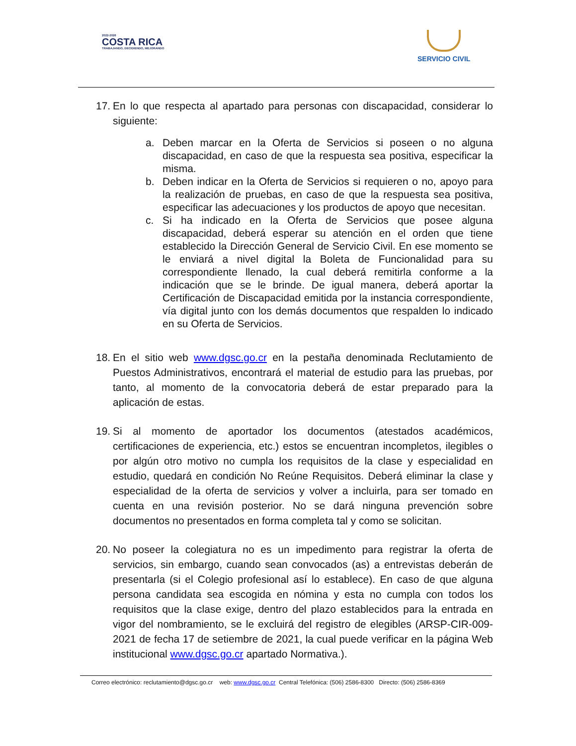2022-2026
COSTA RICA
TRABAJANDO, DECIDIENDO, MEJORANDO
SERVICIO CIVIL
17.
En lo que respecta al apartado para personas con discapacidad, considerar lo siguiente:
a. Deben marcar en la Oferta de Servicios si poseen o no alguna discapacidad, en caso de que la respuesta sea positiva, especificar la misma.
b. Deben indicar en la Oferta de Servicios si requieren o no, apoyo para la realización de pruebas, en caso de que la respuesta sea positiva, especificar las adecuaciones y los productos de apoyo que necesitan.
c. Si ha indicado en la Oferta de Servicios que posee alguna discapacidad, deberá esperar su atención en el orden que tiene establecido la Dirección General de Servicio Civil. En ese momento se le enviará a nivel digital la Boleta de Funcionalidad para su correspondiente llenado, la cual deberá remitirla conforme a la indicación que se le brinde. De igual manera, deberá aportar la Certificación de Discapacidad emitida por la instancia correspondiente, vía digital junto con los demás documentos que respalden lo indicado en su Oferta de Servicios.
18.
En el sitio web www.dgsc.go.cr en la pestaña denominada Reclutamiento de Puestos Administrativos, encontrará el material de estudio para las pruebas, por tanto, al momento de la convocatoria deberá de estar preparado para la aplicación de estas.
19.
Si al momento de aportador los documentos (atestados académicos, certificaciones de experiencia, etc.) estos se encuentran incompletos, ilegibles o por algún otro motivo no cumpla los requisitos de la clase y especialidad en estudio, quedará en condición No Reúne Requisitos. Deberá eliminar la clase y especialidad de la oferta de servicios y volver a incluirla, para ser tomado en cuenta en una revisión posterior. No se dará ninguna prevención sobre documentos no presentados en forma completa tal y como se solicitan.
20.
No poseer la colegiatura no es un impedimento para registrar la oferta de servicios, sin embargo, cuando sean convocados (as) a entrevistas deberán de presentarla (si el Colegio profesional así lo establece). En caso de que alguna persona candidata sea escogida en nómina y esta no cumpla con todos los requisitos que la clase exige, dentro del plazo establecidos para la entrada en vigor del nombramiento, se le excluirá del registro de elegibles (ARSP-CIR-009-2021 de fecha 17 de setiembre de 2021, la cual puede verificar en la página Web institucional www.dgsc.go.cr apartado Normativa.).
Correo electrónico: reclutamiento@dgsc.go.cr web: www.dgsc.go.cr Central Telefónica: (506) 2586-8300 Directo: (506) 2586-8369